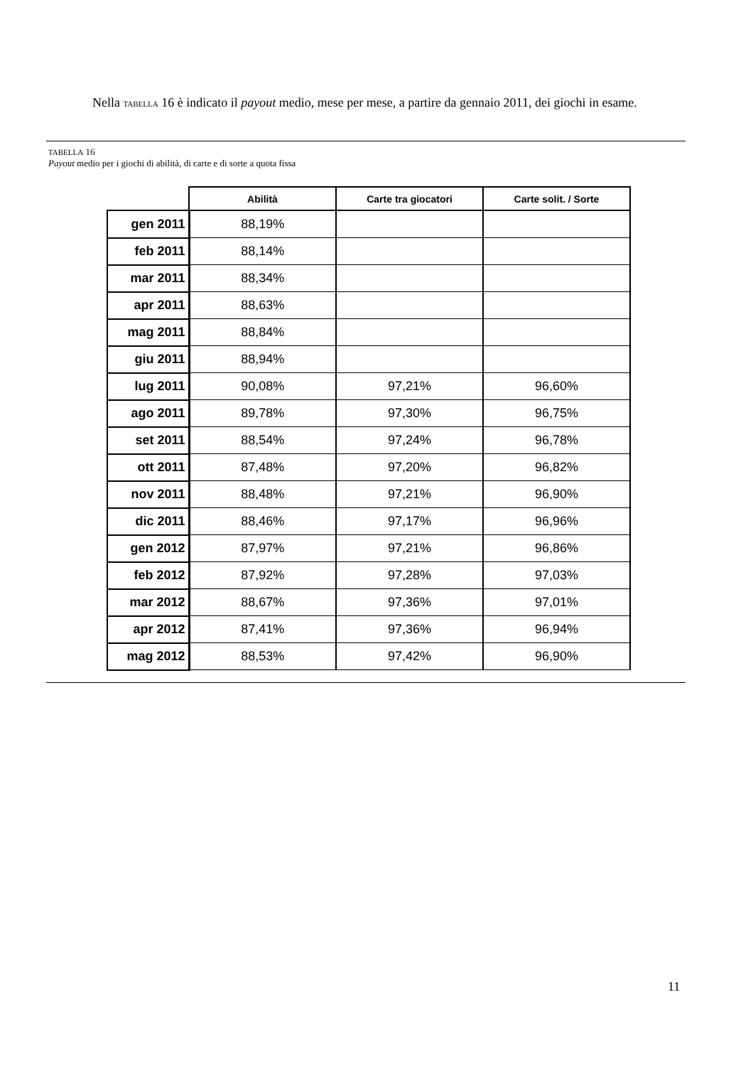Nella TABELLA 16 è indicato il payout medio, mese per mese, a partire da gennaio 2011, dei giochi in esame.
TABELLA 16
Payout medio per i giochi di abilità, di carte e di sorte a quota fissa
| | Abilità | Carte tra giocatori | Carte solit. / Sorte |
| --- | --- | --- | --- |
| gen 2011 | 88,19% | | |
| feb 2011 | 88,14% | | |
| mar 2011 | 88,34% | | |
| apr 2011 | 88,63% | | |
| mag 2011 | 88,84% | | |
| giu 2011 | 88,94% | | |
| lug 2011 | 90,08% | 97,21% | 96,60% |
| ago 2011 | 89,78% | 97,30% | 96,75% |
| set 2011 | 88,54% | 97,24% | 96,78% |
| ott 2011 | 87,48% | 97,20% | 96,82% |
| nov 2011 | 88,48% | 97,21% | 96,90% |
| dic 2011 | 88,46% | 97,17% | 96,96% |
| gen 2012 | 87,97% | 97,21% | 96,86% |
| feb 2012 | 87,92% | 97,28% | 97,03% |
| mar 2012 | 88,67% | 97,36% | 97,01% |
| apr 2012 | 87,41% | 97,36% | 96,94% |
| mag 2012 | 88,53% | 97,42% | 96,90% |
11